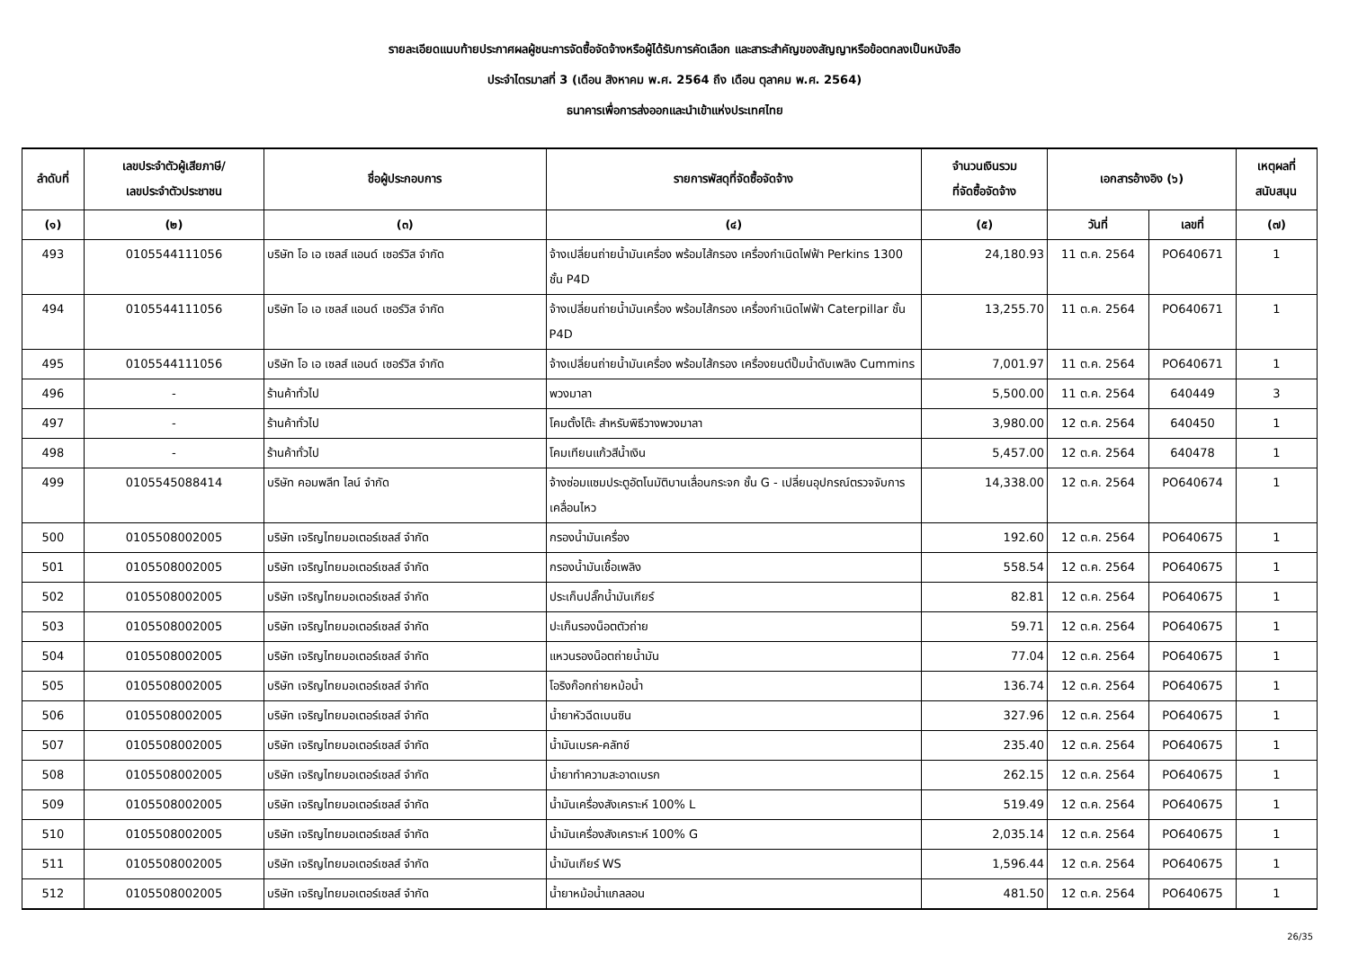รายละเอียดแนบท้ายประกาศผลผู้ชนะการจัดซื้อจัดจ้างหรือผู้ได้รับการคัดเลือก และสาระสำคัญของสัญญาหรือข้อตกลงเป็นหนังสือ
ประจำไตรมาสที่ 3 (เดือน สิงหาคม พ.ศ. 2564 ถึง เดือน ตุลาคม พ.ศ. 2564)
ธนาคารเพื่อการส่งออกและนำเข้าแห่งประเทศไทย
| ลำดับที่ | เลขประจำตัวผู้เสียภาษี/ เลขประจำตัวประชาชน | ชื่อผู้ประกอบการ | รายการพัสดุที่จัดซื้อจัดจ้าง | จำนวนเงินรวม ที่จัดซื้อจัดจ้าง | เอกสารอ้างอิง (๖) | | เหตุผลที่ สนับสนุน |
| --- | --- | --- | --- | --- | --- | --- | --- |
| (๑) | (๒) | (๓) | (๔) | (๕) | วันที่ | เลขที่ | (๗) |
| 493 | 0105544111056 | บริษัท โอ เอ เซลส์ แอนด์ เซอร์วิส จำกัด | จ้างเปลี่ยนถ่ายน้ำมันเครื่อง พร้อมไส้กรอง เครื่องกำเนิดไฟฟ้า Perkins 1300 ชั้น P4D | 24,180.93 | 11 ต.ค. 2564 | PO640671 | 1 |
| 494 | 0105544111056 | บริษัท โอ เอ เซลส์ แอนด์ เซอร์วิส จำกัด | จ้างเปลี่ยนถ่ายน้ำมันเครื่อง พร้อมไส้กรอง เครื่องกำเนิดไฟฟ้า Caterpillar ชั้น P4D | 13,255.70 | 11 ต.ค. 2564 | PO640671 | 1 |
| 495 | 0105544111056 | บริษัท โอ เอ เซลส์ แอนด์ เซอร์วิส จำกัด | จ้างเปลี่ยนถ่ายน้ำมันเครื่อง พร้อมไส้กรอง เครื่องยนต์ปั๊มน้ำดับเพลิง Cummins | 7,001.97 | 11 ต.ค. 2564 | PO640671 | 1 |
| 496 | - | ร้านค้าทั่วไป | พวงมาลา | 5,500.00 | 11 ต.ค. 2564 | 640449 | 3 |
| 497 | - | ร้านค้าทั่วไป | โคมตั้งโต๊ะ สำหรับพิธีวางพวงมาลา | 3,980.00 | 12 ต.ค. 2564 | 640450 | 1 |
| 498 | - | ร้านค้าทั่วไป | โคมเทียนแก้วสีน้ำเงิน | 5,457.00 | 12 ต.ค. 2564 | 640478 | 1 |
| 499 | 0105545088414 | บริษัท คอมพลีท ไลน์ จำกัด | จ้างซ่อมแซมประตูอัตโนมัติบานเลื่อนกระจก ชั้น G - เปลี่ยนอุปกรณ์ตรวจจับการเคลื่อนไหว | 14,338.00 | 12 ต.ค. 2564 | PO640674 | 1 |
| 500 | 0105508002005 | บริษัท เจริญไทยมอเตอร์เซลส์ จำกัด | กรองน้ำมันเครื่อง | 192.60 | 12 ต.ค. 2564 | PO640675 | 1 |
| 501 | 0105508002005 | บริษัท เจริญไทยมอเตอร์เซลส์ จำกัด | กรองน้ำมันเชื้อเพลิง | 558.54 | 12 ต.ค. 2564 | PO640675 | 1 |
| 502 | 0105508002005 | บริษัท เจริญไทยมอเตอร์เซลส์ จำกัด | ประเก็นปลั๊กน้ำมันเกียร์ | 82.81 | 12 ต.ค. 2564 | PO640675 | 1 |
| 503 | 0105508002005 | บริษัท เจริญไทยมอเตอร์เซลส์ จำกัด | ปะเก็นรองน็อตตัวถ่าย | 59.71 | 12 ต.ค. 2564 | PO640675 | 1 |
| 504 | 0105508002005 | บริษัท เจริญไทยมอเตอร์เซลส์ จำกัด | แหวนรองน็อตถ่ายน้ำมัน | 77.04 | 12 ต.ค. 2564 | PO640675 | 1 |
| 505 | 0105508002005 | บริษัท เจริญไทยมอเตอร์เซลส์ จำกัด | โอริงก๊อกถ่ายหม้อน้ำ | 136.74 | 12 ต.ค. 2564 | PO640675 | 1 |
| 506 | 0105508002005 | บริษัท เจริญไทยมอเตอร์เซลส์ จำกัด | น้ำยาหัวฉีดเบนซิน | 327.96 | 12 ต.ค. 2564 | PO640675 | 1 |
| 507 | 0105508002005 | บริษัท เจริญไทยมอเตอร์เซลส์ จำกัด | น้ำมันเบรค-คลัทช์ | 235.40 | 12 ต.ค. 2564 | PO640675 | 1 |
| 508 | 0105508002005 | บริษัท เจริญไทยมอเตอร์เซลส์ จำกัด | น้ำยาทำความสะอาดเบรก | 262.15 | 12 ต.ค. 2564 | PO640675 | 1 |
| 509 | 0105508002005 | บริษัท เจริญไทยมอเตอร์เซลส์ จำกัด | น้ำมันเครื่องสังเคราะห์ 100% L | 519.49 | 12 ต.ค. 2564 | PO640675 | 1 |
| 510 | 0105508002005 | บริษัท เจริญไทยมอเตอร์เซลส์ จำกัด | น้ำมันเครื่องสังเคราะห์ 100% G | 2,035.14 | 12 ต.ค. 2564 | PO640675 | 1 |
| 511 | 0105508002005 | บริษัท เจริญไทยมอเตอร์เซลส์ จำกัด | น้ำมันเกียร์ WS | 1,596.44 | 12 ต.ค. 2564 | PO640675 | 1 |
| 512 | 0105508002005 | บริษัท เจริญไทยมอเตอร์เซลส์ จำกัด | น้ำยาหม้อน้ำแกลลอน | 481.50 | 12 ต.ค. 2564 | PO640675 | 1 |
26/35